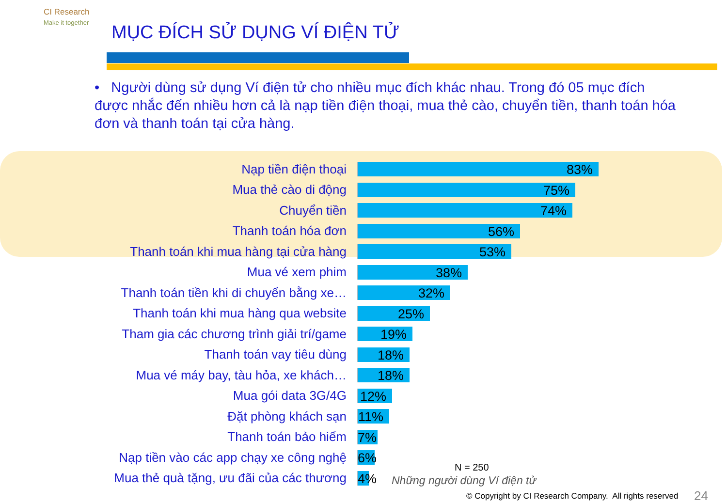CI Research
Make it together
MỤC ĐÍCH SỬ DỤNG VÍ ĐIỆN TỬ
• Người dùng sử dụng Ví điện tử cho nhiều mục đích khác nhau. Trong đó 05 mục đích được nhắc đến nhiều hơn cả là nạp tiền điện thoại, mua thẻ cào, chuyển tiền, thanh toán hóa đơn và thanh toán tại cửa hàng.
Nạp tiền điện thoại
83%
Mua thẻ cào di động
75%
Chuyển tiền
74%
Thanh toán hóa đơn
56%
Thanh toán khi mua hàng tại cửa hàng
53%
Mua vé xem phim
38%
Thanh toán tiền khi di chuyển bằng xe…
32%
Thanh toán khi mua hàng qua website
25%
Tham gia các chương trình giải trí/game
19%
Thanh toán vay tiêu dùng
18%
Mua vé máy bay, tàu hỏa, xe khách…
18%
Mua gói data 3G/4G
12%
Đặt phòng khách sạn
11%
Thanh toán bảo hiểm
7%
Nạp tiền vào các app chạy xe công nghệ
6%
Mua thẻ quà tặng, ưu đãi của các thương
4%
N = 250
Những người dùng Ví điện tử
© Copyright by CI Research Company. All rights reserved
24